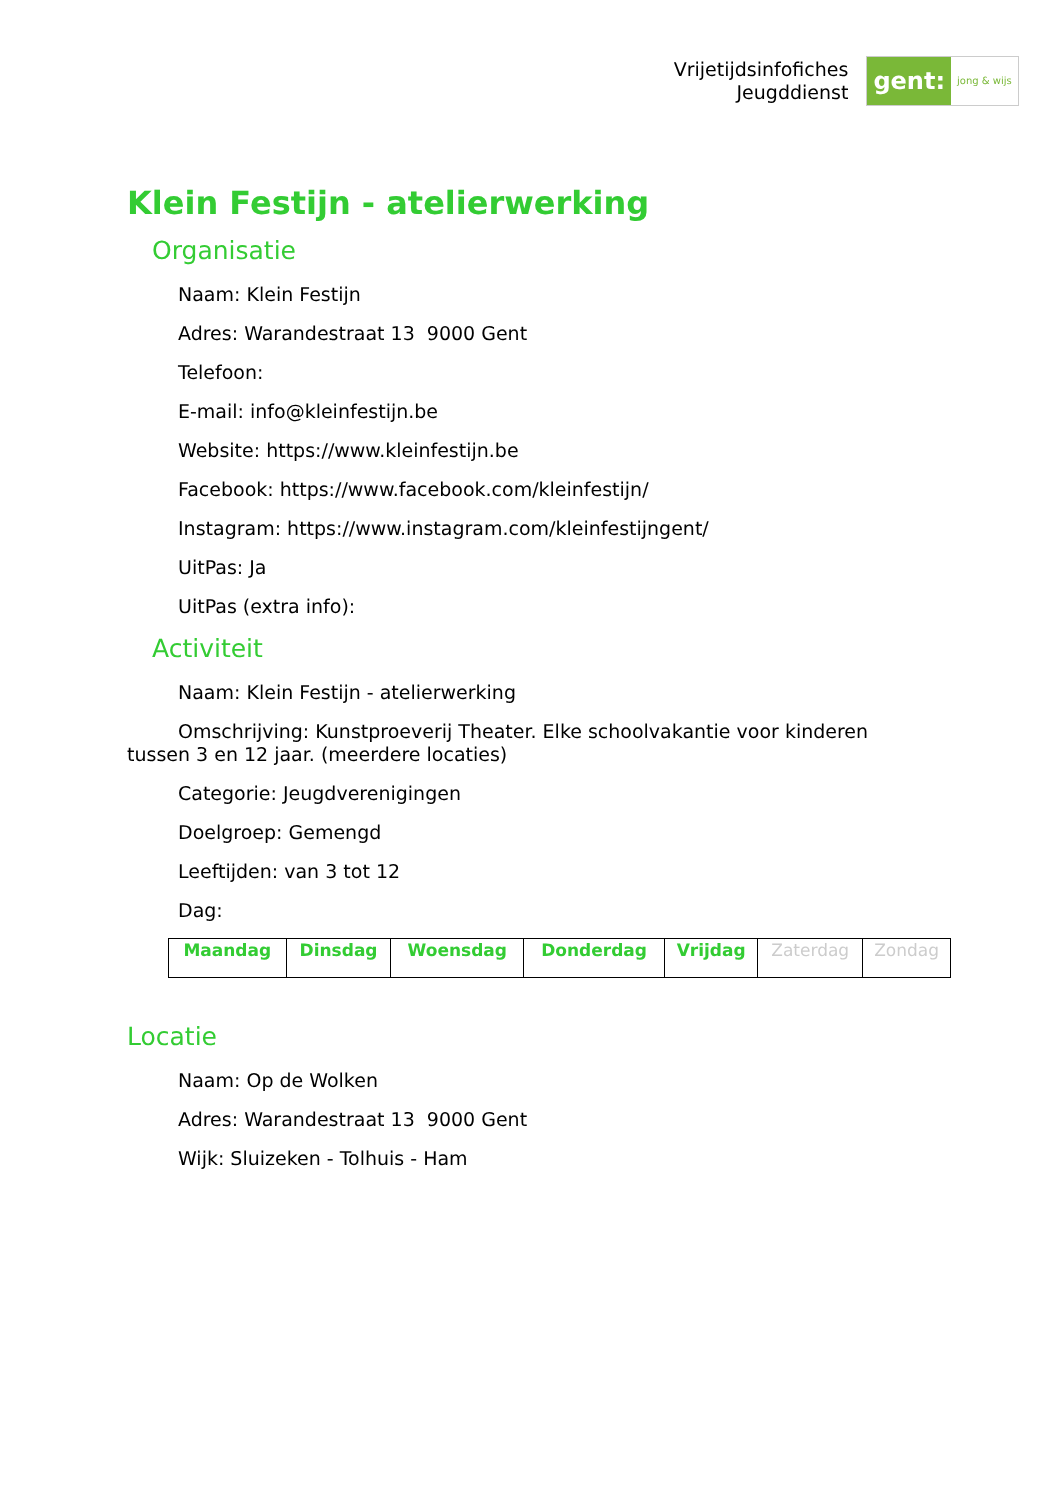Vrijetijdsinfofiches
Jeugddienst
gent:
jong & wijs
Klein Festijn - atelierwerking
Organisatie
Naam: Klein Festijn
Adres: Warandestraat 13 9000 Gent
Telefoon:
E-mail: info@kleinfestijn.be
Website: https://www.kleinfestijn.be
Facebook: https://www.facebook.com/kleinfestijn/
Instagram: https://www.instagram.com/kleinfestijngent/
UitPas: Ja
UitPas (extra info):
Activiteit
Naam: Klein Festijn - atelierwerking
Omschrijving: Kunstproeverij Theater. Elke schoolvakantie voor kinderen tussen 3 en 12 jaar. (meerdere locaties)
Categorie: Jeugdverenigingen
Doelgroep: Gemengd
Leeftijden: van 3 tot 12
Dag:
| Maandag | Dinsdag | Woensdag | Donderdag | Vrijdag | Zaterdag | Zondag |
Locatie
Naam: Op de Wolken
Adres: Warandestraat 13 9000 Gent
Wijk: Sluizeken - Tolhuis - Ham